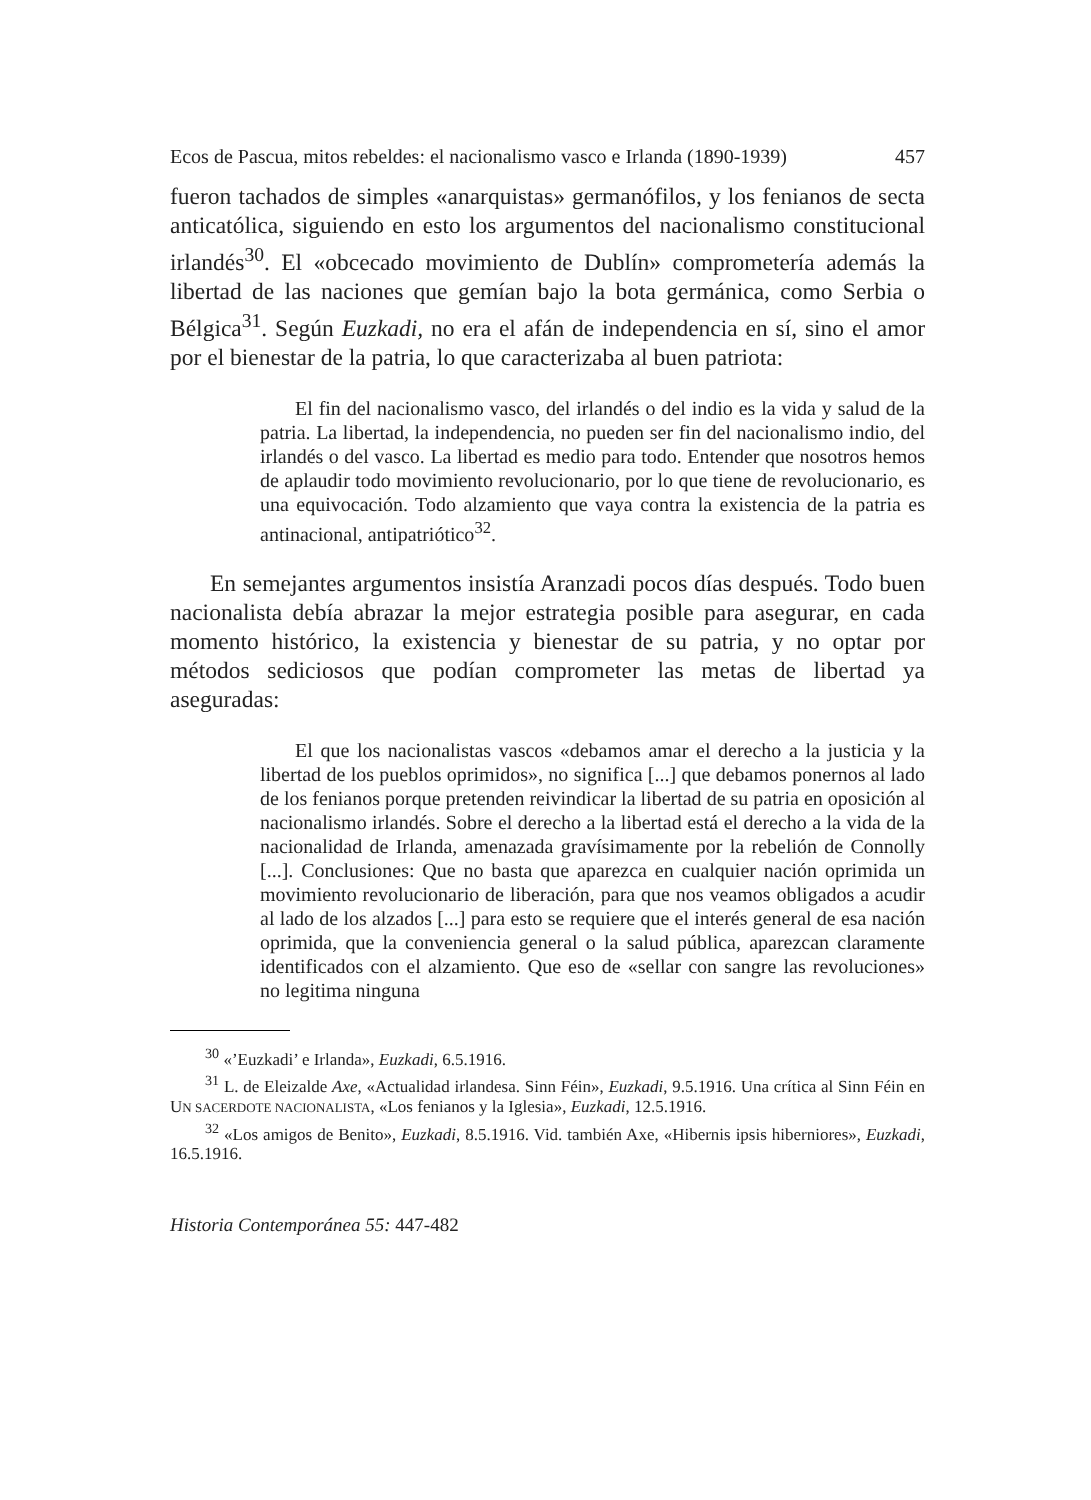Ecos de Pascua, mitos rebeldes: el nacionalismo vasco e Irlanda (1890-1939) 457
fueron tachados de simples «anarquistas» germanófilos, y los fenianos de secta anticatólica, siguiendo en esto los argumentos del nacionalismo constitucional irlandés<sup>30</sup>. El «obcecado movimiento de Dublín» comprometería además la libertad de las naciones que gemían bajo la bota germánica, como Serbia o Bélgica<sup>31</sup>. Según Euzkadi, no era el afán de independencia en sí, sino el amor por el bienestar de la patria, lo que caracterizaba al buen patriota:
El fin del nacionalismo vasco, del irlandés o del indio es la vida y salud de la patria. La libertad, la independencia, no pueden ser fin del nacionalismo indio, del irlandés o del vasco. La libertad es medio para todo. Entender que nosotros hemos de aplaudir todo movimiento revolucionario, por lo que tiene de revolucionario, es una equivocación. Todo alzamiento que vaya contra la existencia de la patria es antinacional, antipatriótico<sup>32</sup>.
En semejantes argumentos insistía Aranzadi pocos días después. Todo buen nacionalista debía abrazar la mejor estrategia posible para asegurar, en cada momento histórico, la existencia y bienestar de su patria, y no optar por métodos sediciosos que podían comprometer las metas de libertad ya aseguradas:
El que los nacionalistas vascos «debamos amar el derecho a la justicia y la libertad de los pueblos oprimidos», no significa [...] que debamos ponernos al lado de los fenianos porque pretenden reivindicar la libertad de su patria en oposición al nacionalismo irlandés. Sobre el derecho a la libertad está el derecho a la vida de la nacionalidad de Irlanda, amenazada gravísimamente por la rebelión de Connolly [...]. Conclusiones: Que no basta que aparezca en cualquier nación oprimida un movimiento revolucionario de liberación, para que nos veamos obligados a acudir al lado de los alzados [...] para esto se requiere que el interés general de esa nación oprimida, que la conveniencia general o la salud pública, aparezcan claramente identificados con el alzamiento. Que eso de «sellar con sangre las revoluciones» no legitima ninguna
<sup>30</sup> «’Euzkadi’ e Irlanda», Euzkadi, 6.5.1916.
<sup>31</sup> L. de Eleizalde Axe, «Actualidad irlandesa. Sinn Féin», Euzkadi, 9.5.1916. Una crítica al Sinn Féin en UN SACERDOTE NACIONALISTA, «Los fenianos y la Iglesia», Euzkadi, 12.5.1916.
<sup>32</sup> «Los amigos de Benito», Euzkadi, 8.5.1916. Vid. también Axe, «Hibernis ipsis hiberniores», Euzkadi, 16.5.1916.
Historia Contemporánea 55: 447-482